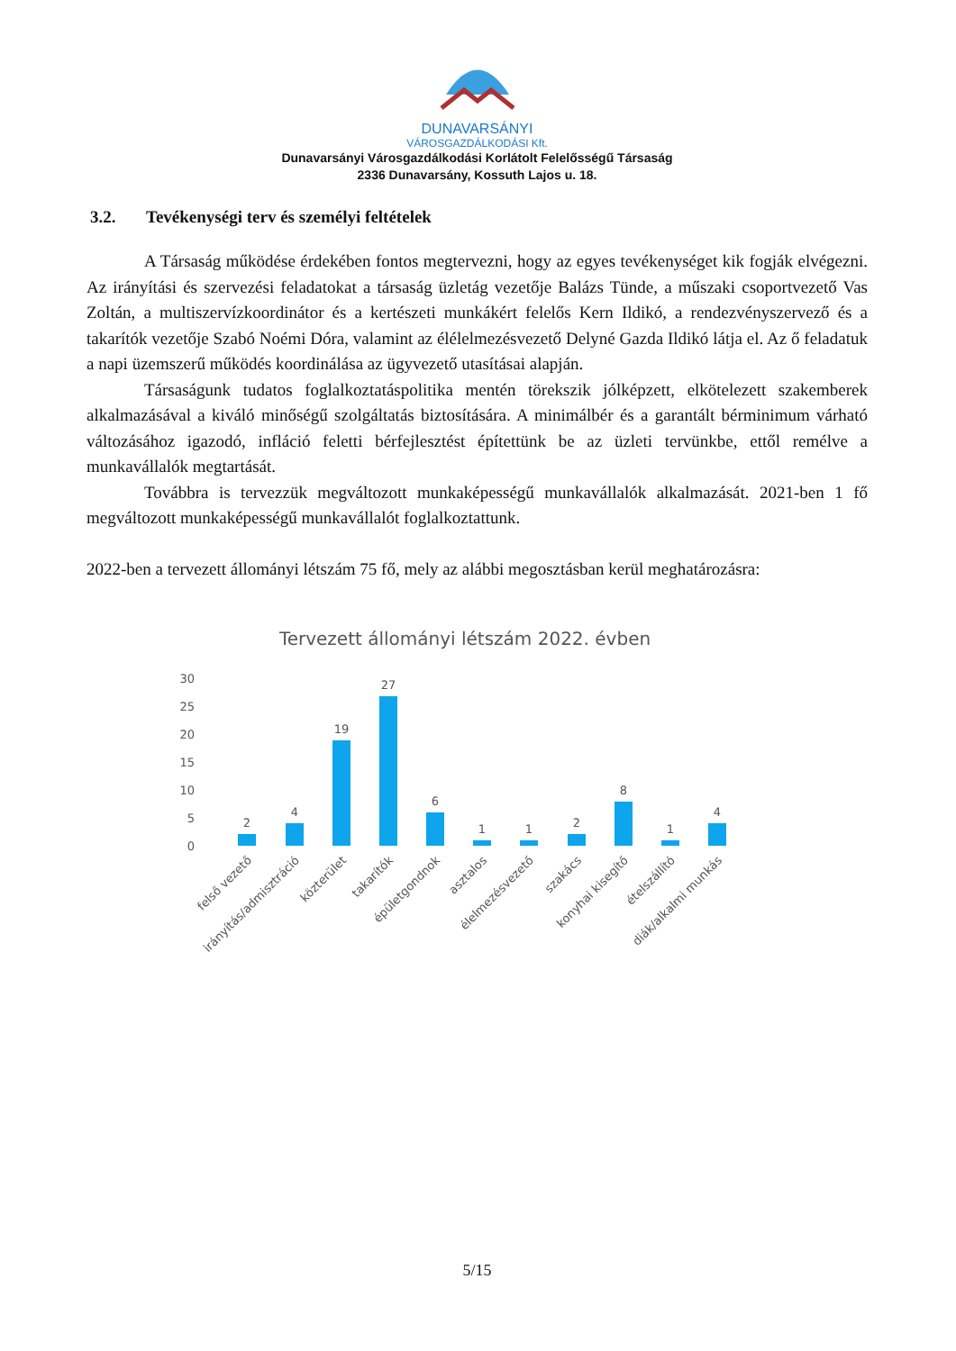DUNAVARSÁNYI
VÁROSGAZDÁLKODÁSI Kft.
Dunavarsányi Városgazdálkodási Korlátolt Felelősségű Társaság
2336 Dunavarsány, Kossuth Lajos u. 18.
3.2. Tevékenységi terv és személyi feltételek
A Társaság működése érdekében fontos megtervezni, hogy az egyes tevékenységet kik fogják elvégezni. Az irányítási és szervezési feladatokat a társaság üzletág vezetője Balázs Tünde, a műszaki csoportvezető Vas Zoltán, a multiszervízkoordinátor és a kertészeti munkákért felelős Kern Ildikó, a rendezvényszervező és a takarítók vezetője Szabó Noémi Dóra, valamint az élélelmezésvezető Delyné Gazda Ildikó látja el. Az ő feladatuk a napi üzemszerű működés koordinálása az ügyvezető utasításai alapján.
Társaságunk tudatos foglalkoztatáspolitika mentén törekszik jólképzett, elkötelezett szakemberek alkalmazásával a kiváló minőségű szolgáltatás biztosítására. A minimálbér és a garantált bérminimum várható változásához igazodó, infláció feletti bérfejlesztést építettünk be az üzleti tervünkbe, ettől remélve a munkavállalók megtartását.
Továbbra is tervezzük megváltozott munkaképességű munkavállalók alkalmazását. 2021-ben 1 fő megváltozott munkaképességű munkavállalót foglalkoztattunk.
2022-ben a tervezett állományi létszám 75 fő, mely az alábbi megosztásban kerül meghatározásra:
Tervezett állományi létszám 2022. évben
30
25
20
15
10
5
0
2
4
19
27
6
1
1
2
8
1
4
felső vezető
irányítás/admisztráció
közterület
takarítók
épületgondnok
asztalos
élelmezésvezető
szakács
konyhai kisegítő
ételszállító
diák/alkalmi munkás
5/15